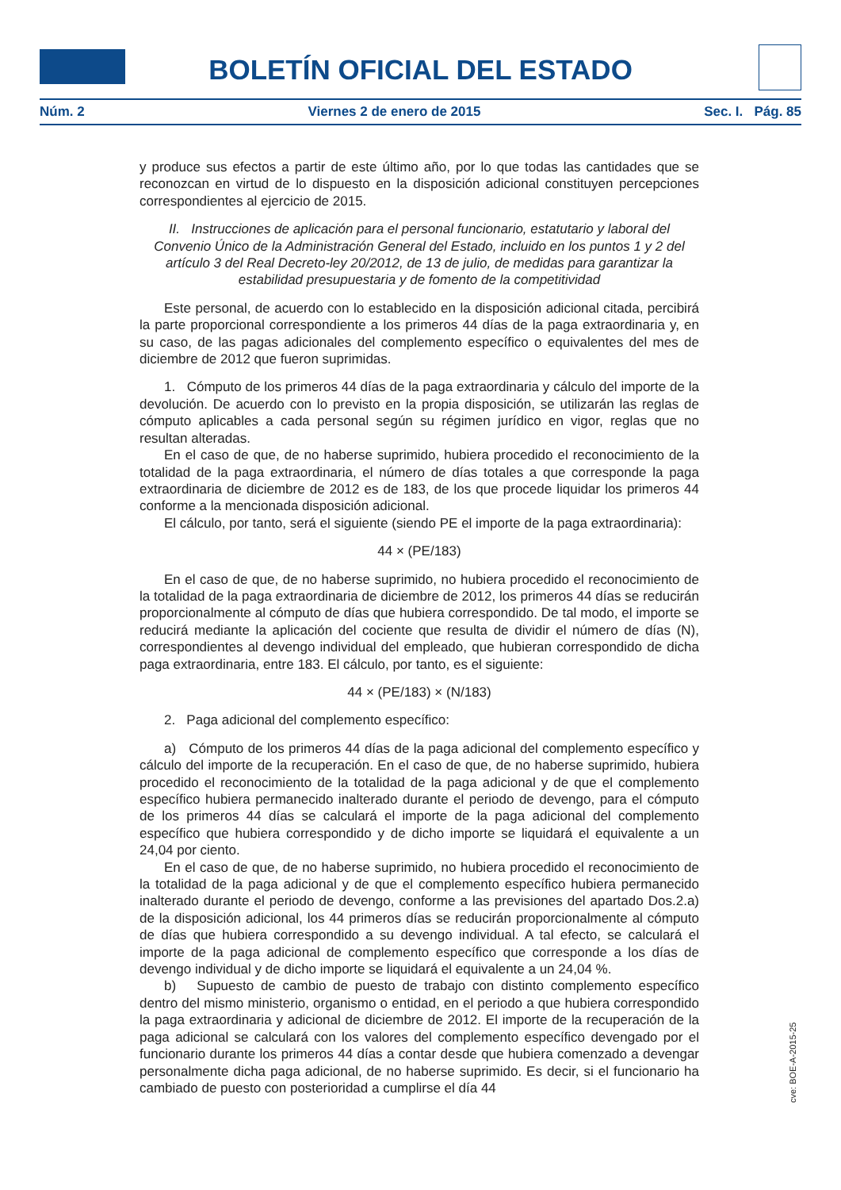BOLETÍN OFICIAL DEL ESTADO
Núm. 2 Viernes 2 de enero de 2015 Sec. I. Pág. 85
y produce sus efectos a partir de este último año, por lo que todas las cantidades que se reconozcan en virtud de lo dispuesto en la disposición adicional constituyen percepciones correspondientes al ejercicio de 2015.
II. Instrucciones de aplicación para el personal funcionario, estatutario y laboral del Convenio Único de la Administración General del Estado, incluido en los puntos 1 y 2 del artículo 3 del Real Decreto-ley 20/2012, de 13 de julio, de medidas para garantizar la estabilidad presupuestaria y de fomento de la competitividad
Este personal, de acuerdo con lo establecido en la disposición adicional citada, percibirá la parte proporcional correspondiente a los primeros 44 días de la paga extraordinaria y, en su caso, de las pagas adicionales del complemento específico o equivalentes del mes de diciembre de 2012 que fueron suprimidas.
1. Cómputo de los primeros 44 días de la paga extraordinaria y cálculo del importe de la devolución. De acuerdo con lo previsto en la propia disposición, se utilizarán las reglas de cómputo aplicables a cada personal según su régimen jurídico en vigor, reglas que no resultan alteradas.
En el caso de que, de no haberse suprimido, hubiera procedido el reconocimiento de la totalidad de la paga extraordinaria, el número de días totales a que corresponde la paga extraordinaria de diciembre de 2012 es de 183, de los que procede liquidar los primeros 44 conforme a la mencionada disposición adicional.
El cálculo, por tanto, será el siguiente (siendo PE el importe de la paga extraordinaria):
44 × (PE/183)
En el caso de que, de no haberse suprimido, no hubiera procedido el reconocimiento de la totalidad de la paga extraordinaria de diciembre de 2012, los primeros 44 días se reducirán proporcionalmente al cómputo de días que hubiera correspondido. De tal modo, el importe se reducirá mediante la aplicación del cociente que resulta de dividir el número de días (N), correspondientes al devengo individual del empleado, que hubieran correspondido de dicha paga extraordinaria, entre 183. El cálculo, por tanto, es el siguiente:
44 × (PE/183) × (N/183)
2. Paga adicional del complemento específico:
a) Cómputo de los primeros 44 días de la paga adicional del complemento específico y cálculo del importe de la recuperación. En el caso de que, de no haberse suprimido, hubiera procedido el reconocimiento de la totalidad de la paga adicional y de que el complemento específico hubiera permanecido inalterado durante el periodo de devengo, para el cómputo de los primeros 44 días se calculará el importe de la paga adicional del complemento específico que hubiera correspondido y de dicho importe se liquidará el equivalente a un 24,04 por ciento.
En el caso de que, de no haberse suprimido, no hubiera procedido el reconocimiento de la totalidad de la paga adicional y de que el complemento específico hubiera permanecido inalterado durante el periodo de devengo, conforme a las previsiones del apartado Dos.2.a) de la disposición adicional, los 44 primeros días se reducirán proporcionalmente al cómputo de días que hubiera correspondido a su devengo individual. A tal efecto, se calculará el importe de la paga adicional de complemento específico que corresponde a los días de devengo individual y de dicho importe se liquidará el equivalente a un 24,04 %.
b) Supuesto de cambio de puesto de trabajo con distinto complemento específico dentro del mismo ministerio, organismo o entidad, en el periodo a que hubiera correspondido la paga extraordinaria y adicional de diciembre de 2012. El importe de la recuperación de la paga adicional se calculará con los valores del complemento específico devengado por el funcionario durante los primeros 44 días a contar desde que hubiera comenzado a devengar personalmente dicha paga adicional, de no haberse suprimido. Es decir, si el funcionario ha cambiado de puesto con posterioridad a cumplirse el día 44
cve: BOE-A-2015-25